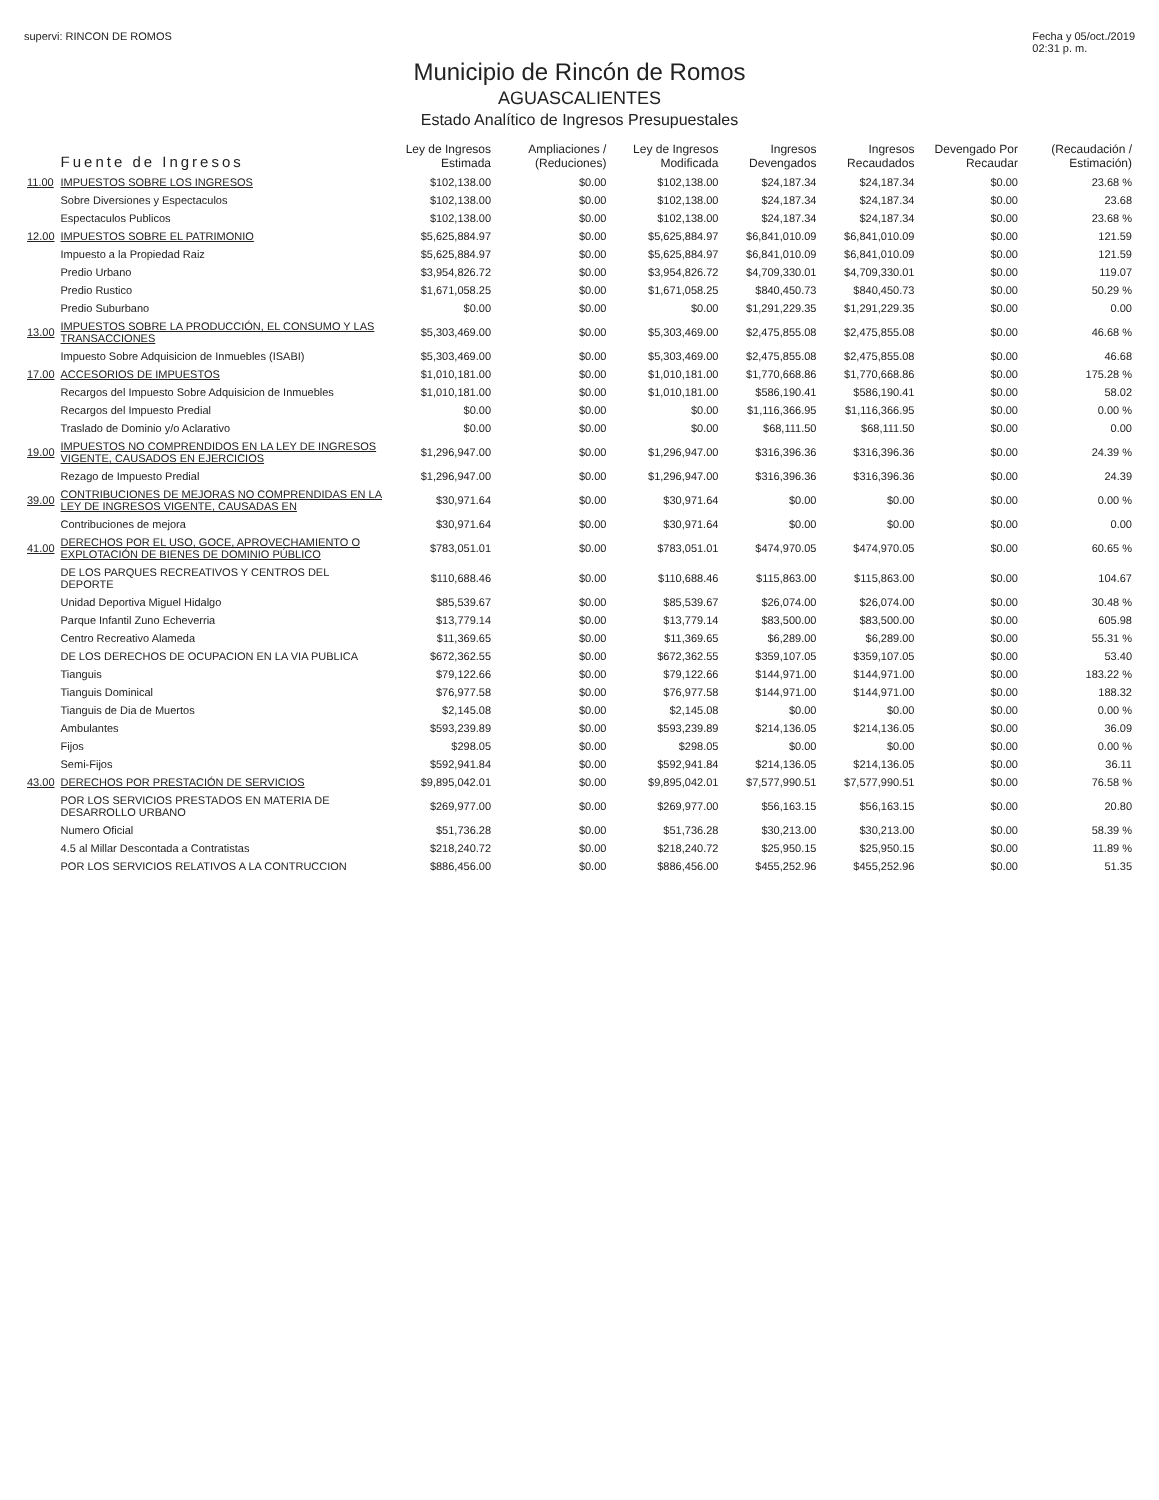supervi: RINCON DE ROMOS Fecha y 05/oct./2019
02:31 p. m.
Municipio de Rincón de Romos
AGUASCALIENTES
Estado Analítico de Ingresos Presupuestales
| | Fuente de Ingresos | Ley de Ingresos Estimada | Ampliaciones / (Reduciones) | Ley de Ingresos Modificada | Ingresos Devengados | Ingresos Recaudados | Devengado Por Recaudar | (Recaudación / Estimación) |
| --- | --- | --- | --- | --- | --- | --- | --- | --- |
| 11.00 | IMPUESTOS SOBRE LOS INGRESOS | $102,138.00 | $0.00 | $102,138.00 | $24,187.34 | $24,187.34 | $0.00 | 23.68 % |
| | Sobre Diversiones y Espectaculos | $102,138.00 | $0.00 | $102,138.00 | $24,187.34 | $24,187.34 | $0.00 | 23.68 |
| | Espectaculos Publicos | $102,138.00 | $0.00 | $102,138.00 | $24,187.34 | $24,187.34 | $0.00 | 23.68 % |
| 12.00 | IMPUESTOS SOBRE EL PATRIMONIO | $5,625,884.97 | $0.00 | $5,625,884.97 | $6,841,010.09 | $6,841,010.09 | $0.00 | 121.59 |
| | Impuesto a la Propiedad Raiz | $5,625,884.97 | $0.00 | $5,625,884.97 | $6,841,010.09 | $6,841,010.09 | $0.00 | 121.59 |
| | Predio Urbano | $3,954,826.72 | $0.00 | $3,954,826.72 | $4,709,330.01 | $4,709,330.01 | $0.00 | 119.07 |
| | Predio Rustico | $1,671,058.25 | $0.00 | $1,671,058.25 | $840,450.73 | $840,450.73 | $0.00 | 50.29 % |
| | Predio Suburbano | $0.00 | $0.00 | $0.00 | $1,291,229.35 | $1,291,229.35 | $0.00 | 0.00 |
| 13.00 | IMPUESTOS SOBRE LA PRODUCCIÓN, EL CONSUMO Y LAS TRANSACCIONES | $5,303,469.00 | $0.00 | $5,303,469.00 | $2,475,855.08 | $2,475,855.08 | $0.00 | 46.68 % |
| | Impuesto Sobre Adquisicion de Inmuebles (ISABI) | $5,303,469.00 | $0.00 | $5,303,469.00 | $2,475,855.08 | $2,475,855.08 | $0.00 | 46.68 |
| 17.00 | ACCESORIOS DE IMPUESTOS | $1,010,181.00 | $0.00 | $1,010,181.00 | $1,770,668.86 | $1,770,668.86 | $0.00 | 175.28 % |
| | Recargos del Impuesto Sobre Adquisicion de Inmuebles | $1,010,181.00 | $0.00 | $1,010,181.00 | $586,190.41 | $586,190.41 | $0.00 | 58.02 |
| | Recargos del Impuesto Predial | $0.00 | $0.00 | $0.00 | $1,116,366.95 | $1,116,366.95 | $0.00 | 0.00 % |
| | Traslado de Dominio y/o Aclarativo | $0.00 | $0.00 | $0.00 | $68,111.50 | $68,111.50 | $0.00 | 0.00 |
| 19.00 | IMPUESTOS NO COMPRENDIDOS EN LA LEY DE INGRESOS VIGENTE, CAUSADOS EN EJERCICIOS | $1,296,947.00 | $0.00 | $1,296,947.00 | $316,396.36 | $316,396.36 | $0.00 | 24.39 % |
| | Rezago de Impuesto Predial | $1,296,947.00 | $0.00 | $1,296,947.00 | $316,396.36 | $316,396.36 | $0.00 | 24.39 |
| 39.00 | CONTRIBUCIONES DE MEJORAS NO COMPRENDIDAS EN LA LEY DE INGRESOS VIGENTE, CAUSADAS EN | $30,971.64 | $0.00 | $30,971.64 | $0.00 | $0.00 | $0.00 | 0.00 % |
| | Contribuciones de mejora | $30,971.64 | $0.00 | $30,971.64 | $0.00 | $0.00 | $0.00 | 0.00 |
| 41.00 | DERECHOS POR EL USO, GOCE, APROVECHAMIENTO O EXPLOTACIÓN DE BIENES DE DOMINIO PÚBLICO | $783,051.01 | $0.00 | $783,051.01 | $474,970.05 | $474,970.05 | $0.00 | 60.65 % |
| | DE LOS PARQUES RECREATIVOS Y CENTROS DEL DEPORTE | $110,688.46 | $0.00 | $110,688.46 | $115,863.00 | $115,863.00 | $0.00 | 104.67 |
| | Unidad Deportiva Miguel Hidalgo | $85,539.67 | $0.00 | $85,539.67 | $26,074.00 | $26,074.00 | $0.00 | 30.48 % |
| | Parque Infantil Zuno Echeverria | $13,779.14 | $0.00 | $13,779.14 | $83,500.00 | $83,500.00 | $0.00 | 605.98 |
| | Centro Recreativo Alameda | $11,369.65 | $0.00 | $11,369.65 | $6,289.00 | $6,289.00 | $0.00 | 55.31 % |
| | DE LOS DERECHOS DE OCUPACION EN LA VIA PUBLICA | $672,362.55 | $0.00 | $672,362.55 | $359,107.05 | $359,107.05 | $0.00 | 53.40 |
| | Tianguis | $79,122.66 | $0.00 | $79,122.66 | $144,971.00 | $144,971.00 | $0.00 | 183.22 % |
| | Tianguis Dominical | $76,977.58 | $0.00 | $76,977.58 | $144,971.00 | $144,971.00 | $0.00 | 188.32 |
| | Tianguis de Dia de Muertos | $2,145.08 | $0.00 | $2,145.08 | $0.00 | $0.00 | $0.00 | 0.00 % |
| | Ambulantes | $593,239.89 | $0.00 | $593,239.89 | $214,136.05 | $214,136.05 | $0.00 | 36.09 |
| | Fijos | $298.05 | $0.00 | $298.05 | $0.00 | $0.00 | $0.00 | 0.00 % |
| | Semi-Fijos | $592,941.84 | $0.00 | $592,941.84 | $214,136.05 | $214,136.05 | $0.00 | 36.11 |
| 43.00 | DERECHOS POR PRESTACIÓN DE SERVICIOS | $9,895,042.01 | $0.00 | $9,895,042.01 | $7,577,990.51 | $7,577,990.51 | $0.00 | 76.58 % |
| | POR LOS SERVICIOS PRESTADOS EN MATERIA DE DESARROLLO URBANO | $269,977.00 | $0.00 | $269,977.00 | $56,163.15 | $56,163.15 | $0.00 | 20.80 |
| | Numero Oficial | $51,736.28 | $0.00 | $51,736.28 | $30,213.00 | $30,213.00 | $0.00 | 58.39 % |
| | 4.5 al Millar Descontada a Contratistas | $218,240.72 | $0.00 | $218,240.72 | $25,950.15 | $25,950.15 | $0.00 | 11.89 % |
| | POR LOS SERVICIOS RELATIVOS A LA CONTRUCCION | $886,456.00 | $0.00 | $886,456.00 | $455,252.96 | $455,252.96 | $0.00 | 51.35 |